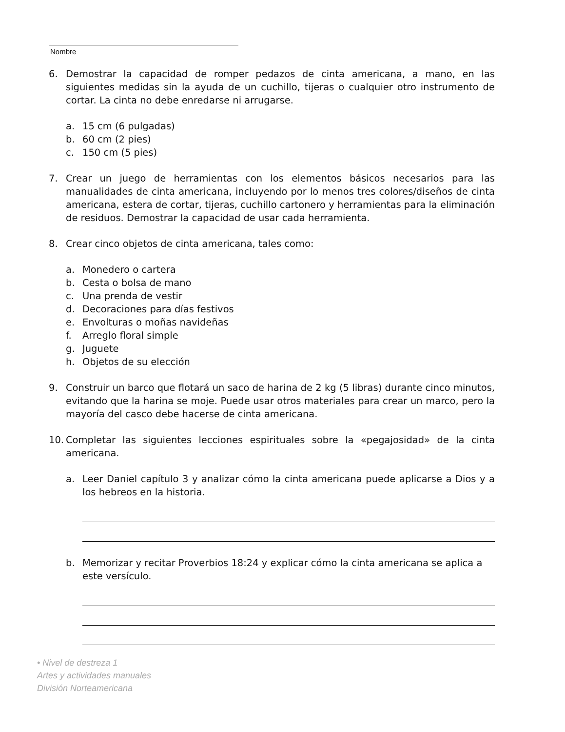Nombre
6. Demostrar la capacidad de romper pedazos de cinta americana, a mano, en las siguientes medidas sin la ayuda de un cuchillo, tijeras o cualquier otro instrumento de cortar. La cinta no debe enredarse ni arrugarse.
a. 15 cm (6 pulgadas)
b. 60 cm (2 pies)
c. 150 cm (5 pies)
7. Crear un juego de herramientas con los elementos básicos necesarios para las manualidades de cinta americana, incluyendo por lo menos tres colores/diseños de cinta americana, estera de cortar, tijeras, cuchillo cartonero y herramientas para la eliminación de residuos. Demostrar la capacidad de usar cada herramienta.
8. Crear cinco objetos de cinta americana, tales como:
a. Monedero o cartera
b. Cesta o bolsa de mano
c. Una prenda de vestir
d. Decoraciones para días festivos
e. Envolturas o moñas navideñas
f. Arreglo floral simple
g. Juguete
h. Objetos de su elección
9. Construir un barco que flotará un saco de harina de 2 kg (5 libras) durante cinco minutos, evitando que la harina se moje. Puede usar otros materiales para crear un marco, pero la mayoría del casco debe hacerse de cinta americana.
10. Completar las siguientes lecciones espirituales sobre la «pegajosidad» de la cinta americana.
a. Leer Daniel capítulo 3 y analizar cómo la cinta americana puede aplicarse a Dios y a los hebreos en la historia.
b. Memorizar y recitar Proverbios 18:24 y explicar cómo la cinta americana se aplica a este versículo.
• Nivel de destreza 1
Artes y actividades manuales
División Norteamericana